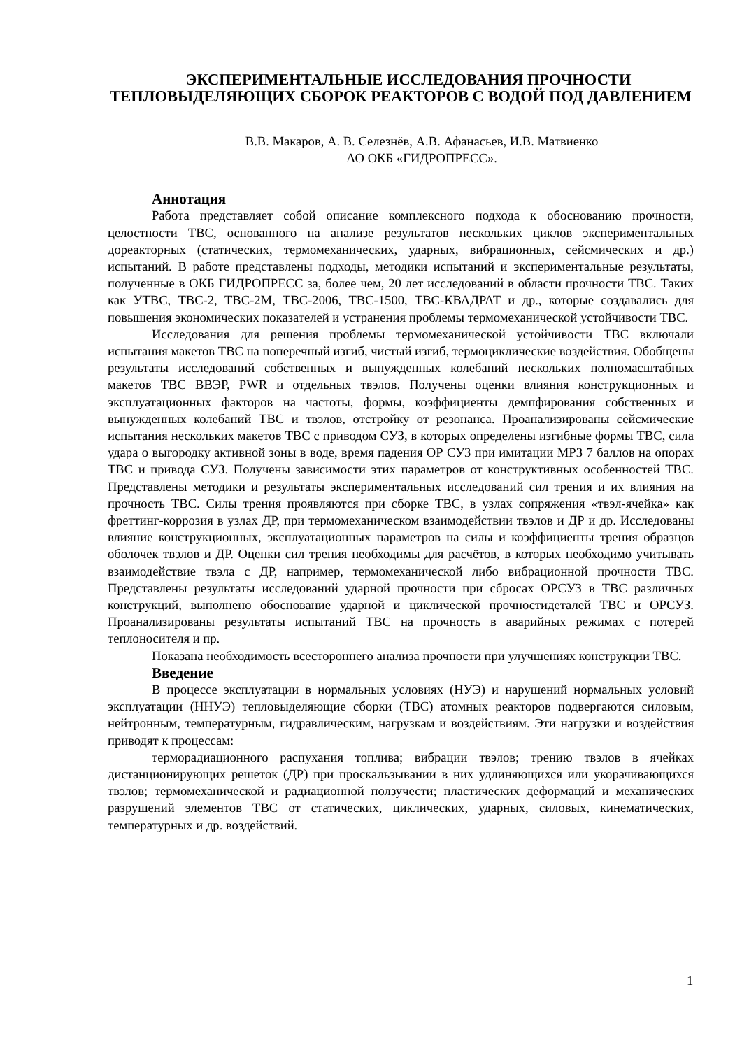ЭКСПЕРИМЕНТАЛЬНЫЕ ИССЛЕДОВАНИЯ ПРОЧНОСТИ ТЕПЛОВЫДЕЛЯЮЩИХ СБОРОК РЕАКТОРОВ С ВОДОЙ ПОД ДАВЛЕНИЕМ
В.В. Макаров, А. В. Селезнёв, А.В. Афанасьев, И.В. Матвиенко
АО ОКБ «ГИДРОПРЕСС».
Аннотация
Работа представляет собой описание комплексного подхода к обоснованию прочности, целостности ТВС, основанного на анализе результатов нескольких циклов экспериментальных дореакторных (статических, термомеханических, ударных, вибрационных, сейсмических и др.) испытаний. В работе представлены подходы, методики испытаний и экспериментальные результаты, полученные в ОКБ ГИДРОПРЕСС за, более чем, 20 лет исследований в области прочности ТВС. Таких как УТВС, ТВС-2, ТВС-2М, ТВС-2006, ТВС-1500, ТВС-КВАДРАТ и др., которые создавались для повышения экономических показателей и устранения проблемы термомеханической устойчивости ТВС.
Исследования для решения проблемы термомеханической устойчивости ТВС включали испытания макетов ТВС на поперечный изгиб, чистый изгиб, термоциклические воздействия. Обобщены результаты исследований собственных и вынужденных колебаний нескольких полномасштабных макетов ТВС ВВЭР, PWR и отдельных твэлов. Получены оценки влияния конструкционных и эксплуатационных факторов на частоты, формы, коэффициенты демпфирования собственных и вынужденных колебаний ТВС и твэлов, отстройку от резонанса. Проанализированы сейсмические испытания нескольких макетов ТВС с приводом СУЗ, в которых определены изгибные формы ТВС, сила удара о выгородку активной зоны в воде, время падения ОР СУЗ при имитации МРЗ 7 баллов на опорах ТВС и привода СУЗ. Получены зависимости этих параметров от конструктивных особенностей ТВС. Представлены методики и результаты экспериментальных исследований сил трения и их влияния на прочность ТВС. Силы трения проявляются при сборке ТВС, в узлах сопряжения «твэл-ячейка» как фреттинг-коррозия в узлах ДР, при термомеханическом взаимодействии твэлов и ДР и др. Исследованы влияние конструкционных, эксплуатационных параметров на силы и коэффициенты трения образцов оболочек твэлов и ДР. Оценки сил трения необходимы для расчётов, в которых необходимо учитывать взаимодействие твэла с ДР, например, термомеханической либо вибрационной прочности ТВС. Представлены результаты исследований ударной прочности при сбросах ОРСУЗ в ТВС различных конструкций, выполнено обоснование ударной и циклической прочностидеталей ТВС и ОРСУЗ. Проанализированы результаты испытаний ТВС на прочность в аварийных режимах с потерей теплоносителя и пр.
Показана необходимость всестороннего анализа прочности при улучшениях конструкции ТВС.
Введение
В процессе эксплуатации в нормальных условиях (НУЭ) и нарушений нормальных условий эксплуатации (ННУЭ) тепловыделяющие сборки (ТВС) атомных реакторов подвергаются силовым, нейтронным, температурным, гидравлическим, нагрузкам и воздействиям. Эти нагрузки и воздействия приводят к процессам:
терморадиационного распухания топлива; вибрации твэлов; трению твэлов в ячейках дистанционирующих решеток (ДР) при проскальзывании в них удлиняющихся или укорачивающихся твэлов; термомеханической и радиационной ползучести; пластических деформаций и механических разрушений элементов ТВС от статических, циклических, ударных, силовых, кинематических, температурных и др. воздействий.
1